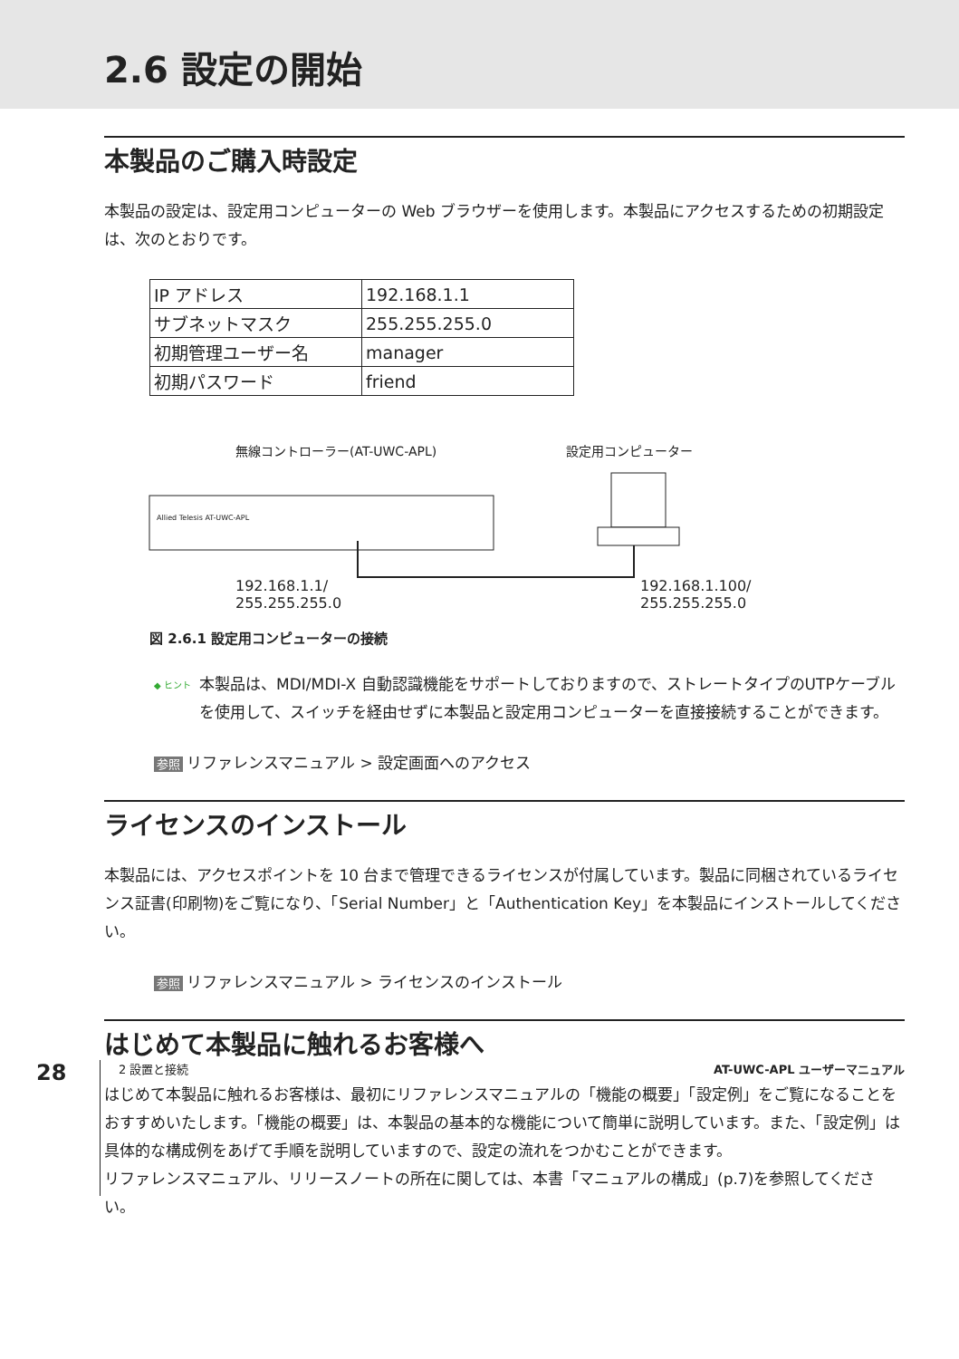2.6 設定の開始
本製品のご購入時設定
本製品の設定は、設定用コンピューターの Web ブラウザーを使用します。本製品にアクセスするための初期設定は、次のとおりです。
| IP アドレス | 192.168.1.1 |
| サブネットマスク | 255.255.255.0 |
| 初期管理ユーザー名 | manager |
| 初期パスワード | friend |
無線コントローラー(AT-UWC-APL) 設定用コンピューター
Allied Telesis AT-UWC-APL
192.168.1.1/
255.255.255.0
192.168.1.100/
255.255.255.0
図 2.6.1 設定用コンピューターの接続
◆ ヒント
本製品は、MDI/MDI-X 自動認識機能をサポートしておりますので、ストレートタイプのUTPケーブルを使用して、スイッチを経由せずに本製品と設定用コンピューターを直接接続することができます。
参照 リファレンスマニュアル > 設定画面へのアクセス
ライセンスのインストール
本製品には、アクセスポイントを 10 台まで管理できるライセンスが付属しています。製品に同梱されているライセンス証書(印刷物)をご覧になり、「Serial Number」と「Authentication Key」を本製品にインストールしてください。
参照 リファレンスマニュアル > ライセンスのインストール
はじめて本製品に触れるお客様へ
はじめて本製品に触れるお客様は、最初にリファレンスマニュアルの「機能の概要」「設定例」をご覧になることをおすすめいたします。「機能の概要」は、本製品の基本的な機能について簡単に説明しています。また、「設定例」は具体的な構成例をあげて手順を説明していますので、設定の流れをつかむことができます。
リファレンスマニュアル、リリースノートの所在に関しては、本書「マニュアルの構成」(p.7)を参照してください。
28
2 設置と接続 AT-UWC-APL ユーザーマニュアル